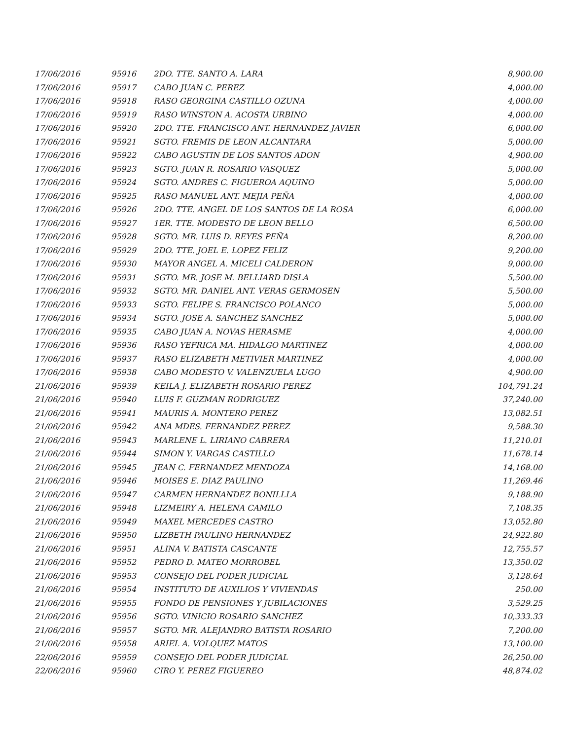| 17/06/2016 | 95916 | 2DO. TTE. SANTO A. LARA | 8,900.00 |
| 17/06/2016 | 95917 | CABO JUAN C. PEREZ | 4,000.00 |
| 17/06/2016 | 95918 | RASO GEORGINA CASTILLO OZUNA | 4,000.00 |
| 17/06/2016 | 95919 | RASO WINSTON A. ACOSTA URBINO | 4,000.00 |
| 17/06/2016 | 95920 | 2DO. TTE. FRANCISCO ANT. HERNANDEZ JAVIER | 6,000.00 |
| 17/06/2016 | 95921 | SGTO. FREMIS DE LEON ALCANTARA | 5,000.00 |
| 17/06/2016 | 95922 | CABO AGUSTIN DE LOS SANTOS ADON | 4,900.00 |
| 17/06/2016 | 95923 | SGTO. JUAN R. ROSARIO VASQUEZ | 5,000.00 |
| 17/06/2016 | 95924 | SGTO. ANDRES C. FIGUEROA AQUINO | 5,000.00 |
| 17/06/2016 | 95925 | RASO MANUEL ANT. MEJIA PEÑA | 4,000.00 |
| 17/06/2016 | 95926 | 2DO. TTE. ANGEL DE LOS SANTOS DE LA ROSA | 6,000.00 |
| 17/06/2016 | 95927 | 1ER. TTE. MODESTO DE LEON BELLO | 6,500.00 |
| 17/06/2016 | 95928 | SGTO. MR. LUIS D. REYES PEÑA | 8,200.00 |
| 17/06/2016 | 95929 | 2DO. TTE. JOEL E. LOPEZ FELIZ | 9,200.00 |
| 17/06/2016 | 95930 | MAYOR ANGEL A. MICELI CALDERON | 9,000.00 |
| 17/06/2016 | 95931 | SGTO. MR. JOSE M. BELLIARD DISLA | 5,500.00 |
| 17/06/2016 | 95932 | SGTO. MR. DANIEL ANT. VERAS GERMOSEN | 5,500.00 |
| 17/06/2016 | 95933 | SGTO. FELIPE S. FRANCISCO POLANCO | 5,000.00 |
| 17/06/2016 | 95934 | SGTO. JOSE A. SANCHEZ SANCHEZ | 5,000.00 |
| 17/06/2016 | 95935 | CABO JUAN A. NOVAS HERASME | 4,000.00 |
| 17/06/2016 | 95936 | RASO YEFRICA MA. HIDALGO MARTINEZ | 4,000.00 |
| 17/06/2016 | 95937 | RASO ELIZABETH METIVIER MARTINEZ | 4,000.00 |
| 17/06/2016 | 95938 | CABO MODESTO V. VALENZUELA LUGO | 4,900.00 |
| 21/06/2016 | 95939 | KEILA J. ELIZABETH ROSARIO PEREZ | 104,791.24 |
| 21/06/2016 | 95940 | LUIS F. GUZMAN RODRIGUEZ | 37,240.00 |
| 21/06/2016 | 95941 | MAURIS A. MONTERO PEREZ | 13,082.51 |
| 21/06/2016 | 95942 | ANA MDES. FERNANDEZ PEREZ | 9,588.30 |
| 21/06/2016 | 95943 | MARLENE L. LIRIANO CABRERA | 11,210.01 |
| 21/06/2016 | 95944 | SIMON Y. VARGAS CASTILLO | 11,678.14 |
| 21/06/2016 | 95945 | JEAN C. FERNANDEZ MENDOZA | 14,168.00 |
| 21/06/2016 | 95946 | MOISES E. DIAZ PAULINO | 11,269.46 |
| 21/06/2016 | 95947 | CARMEN HERNANDEZ BONILLLA | 9,188.90 |
| 21/06/2016 | 95948 | LIZMEIRY A. HELENA CAMILO | 7,108.35 |
| 21/06/2016 | 95949 | MAXEL MERCEDES CASTRO | 13,052.80 |
| 21/06/2016 | 95950 | LIZBETH PAULINO HERNANDEZ | 24,922.80 |
| 21/06/2016 | 95951 | ALINA V. BATISTA CASCANTE | 12,755.57 |
| 21/06/2016 | 95952 | PEDRO D. MATEO MORROBEL | 13,350.02 |
| 21/06/2016 | 95953 | CONSEJO DEL PODER JUDICIAL | 3,128.64 |
| 21/06/2016 | 95954 | INSTITUTO DE AUXILIOS Y VIVIENDAS | 250.00 |
| 21/06/2016 | 95955 | FONDO DE PENSIONES Y JUBILACIONES | 3,529.25 |
| 21/06/2016 | 95956 | SGTO. VINICIO ROSARIO SANCHEZ | 10,333.33 |
| 21/06/2016 | 95957 | SGTO. MR. ALEJANDRO BATISTA ROSARIO | 7,200.00 |
| 21/06/2016 | 95958 | ARIEL A. VOLQUEZ MATOS | 13,100.00 |
| 22/06/2016 | 95959 | CONSEJO DEL PODER JUDICIAL | 26,250.00 |
| 22/06/2016 | 95960 | CIRO Y. PEREZ FIGUEREO | 48,874.02 |